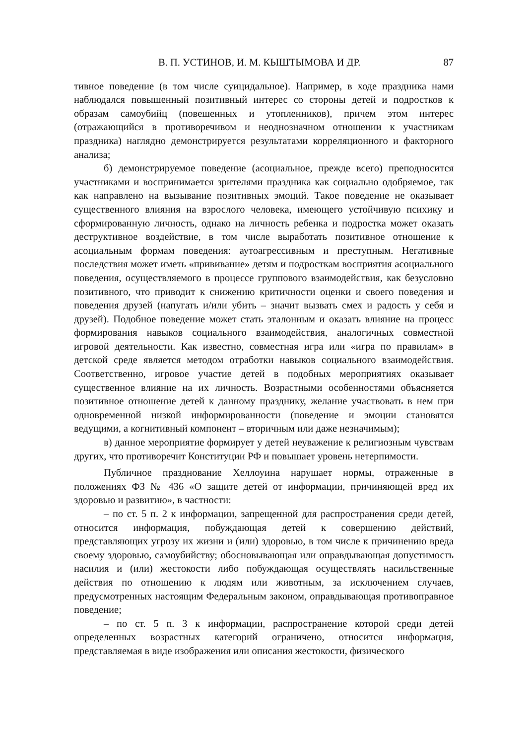В. П. УСТИНОВ, И. М. КЫШТЫМОВА И ДР. 87
тивное поведение (в том числе суицидальное). Например, в ходе праздника нами наблюдался повышенный позитивный интерес со стороны детей и подростков к образам самоубийц (повешенных и утопленников), причем этом интерес (отражающийся в противоречивом и неоднозначном отношении к участникам праздника) наглядно демонстрируется результатами корреляционного и факторного анализа;
б) демонстрируемое поведение (асоциальное, прежде всего) преподносится участниками и воспринимается зрителями праздника как социально одобряемое, так как направлено на вызывание позитивных эмоций. Такое поведение не оказывает существенного влияния на взрослого человека, имеющего устойчивую психику и сформированную личность, однако на личность ребенка и подростка может оказать деструктивное воздействие, в том числе выработать позитивное отношение к асоциальным формам поведения: аутоагрессивным и преступным. Негативные последствия может иметь «прививание» детям и подросткам восприятия асоциального поведения, осуществляемого в процессе группового взаимодействия, как безусловно позитивного, что приводит к снижению критичности оценки и своего поведения и поведения друзей (напугать и/или убить – значит вызвать смех и радость у себя и друзей). Подобное поведение может стать эталонным и оказать влияние на процесс формирования навыков социального взаимодействия, аналогичных совместной игровой деятельности. Как известно, совместная игра или «игра по правилам» в детской среде является методом отработки навыков социального взаимодействия. Соответственно, игровое участие детей в подобных мероприятиях оказывает существенное влияние на их личность. Возрастными особенностями объясняется позитивное отношение детей к данному празднику, желание участвовать в нем при одновременной низкой информированности (поведение и эмоции становятся ведущими, а когнитивный компонент – вторичным или даже незначимым);
в) данное мероприятие формирует у детей неуважение к религиозным чувствам других, что противоречит Конституции РФ и повышает уровень нетерпимости.
Публичное празднование Хеллоуина нарушает нормы, отраженные в положениях ФЗ № 436 «О защите детей от информации, причиняющей вред их здоровью и развитию», в частности:
– по ст. 5 п. 2 к информации, запрещенной для распространения среди детей, относится информация, побуждающая детей к совершению действий, представляющих угрозу их жизни и (или) здоровью, в том числе к причинению вреда своему здоровью, самоубийству; обосновывающая или оправдывающая допустимость насилия и (или) жестокости либо побуждающая осуществлять насильственные действия по отношению к людям или животным, за исключением случаев, предусмотренных настоящим Федеральным законом, оправдывающая противоправное поведение;
– по ст. 5 п. 3 к информации, распространение которой среди детей определенных возрастных категорий ограничено, относится информация, представляемая в виде изображения или описания жестокости, физического